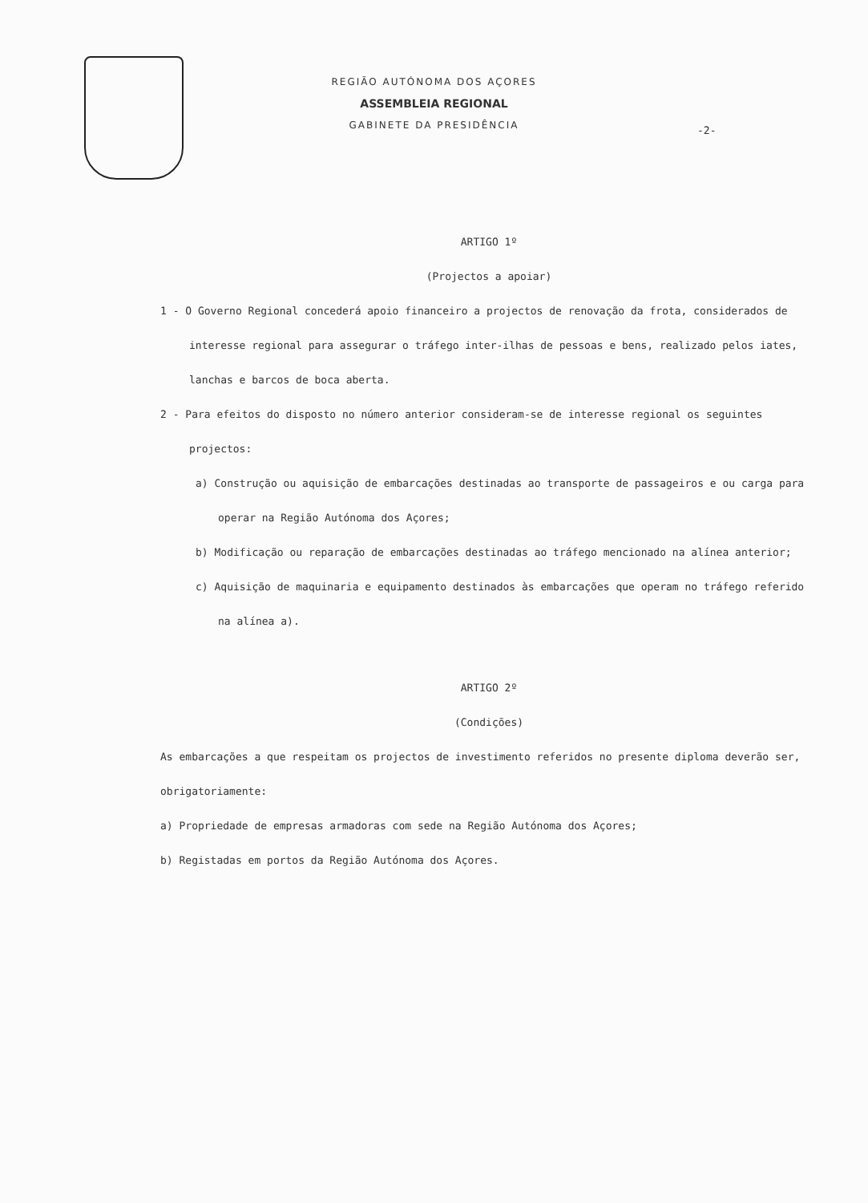REGIÃO AUTÓNOMA DOS AÇORES
ASSEMBLEIA REGIONAL
GABINETE DA PRESIDÊNCIA
-2-
ARTIGO 1º
(Projectos a apoiar)
1 - O Governo Regional concederá apoio financeiro a projectos de renovação da frota, considerados de interesse regional para assegurar o tráfego inter-ilhas de pessoas e bens, realizado pelos iates, lanchas e barcos de boca aberta.
2 - Para efeitos do disposto no número anterior consideram-se de interesse regional os seguintes projectos:
a) Construção ou aquisição de embarcações destinadas ao transporte de passageiros e ou carga para operar na Região Autónoma dos Açores;
b) Modificação ou reparação de embarcações destinadas ao tráfego mencionado na alínea anterior;
c) Aquisição de maquinaria e equipamento destinados às embarcações que operam no tráfego referido na alínea a).
ARTIGO 2º
(Condições)
As embarcações a que respeitam os projectos de investimento referidos no presente diploma deverão ser, obrigatoriamente:
a) Propriedade de empresas armadoras com sede na Região Autónoma dos Açores;
b) Registadas em portos da Região Autónoma dos Açores.